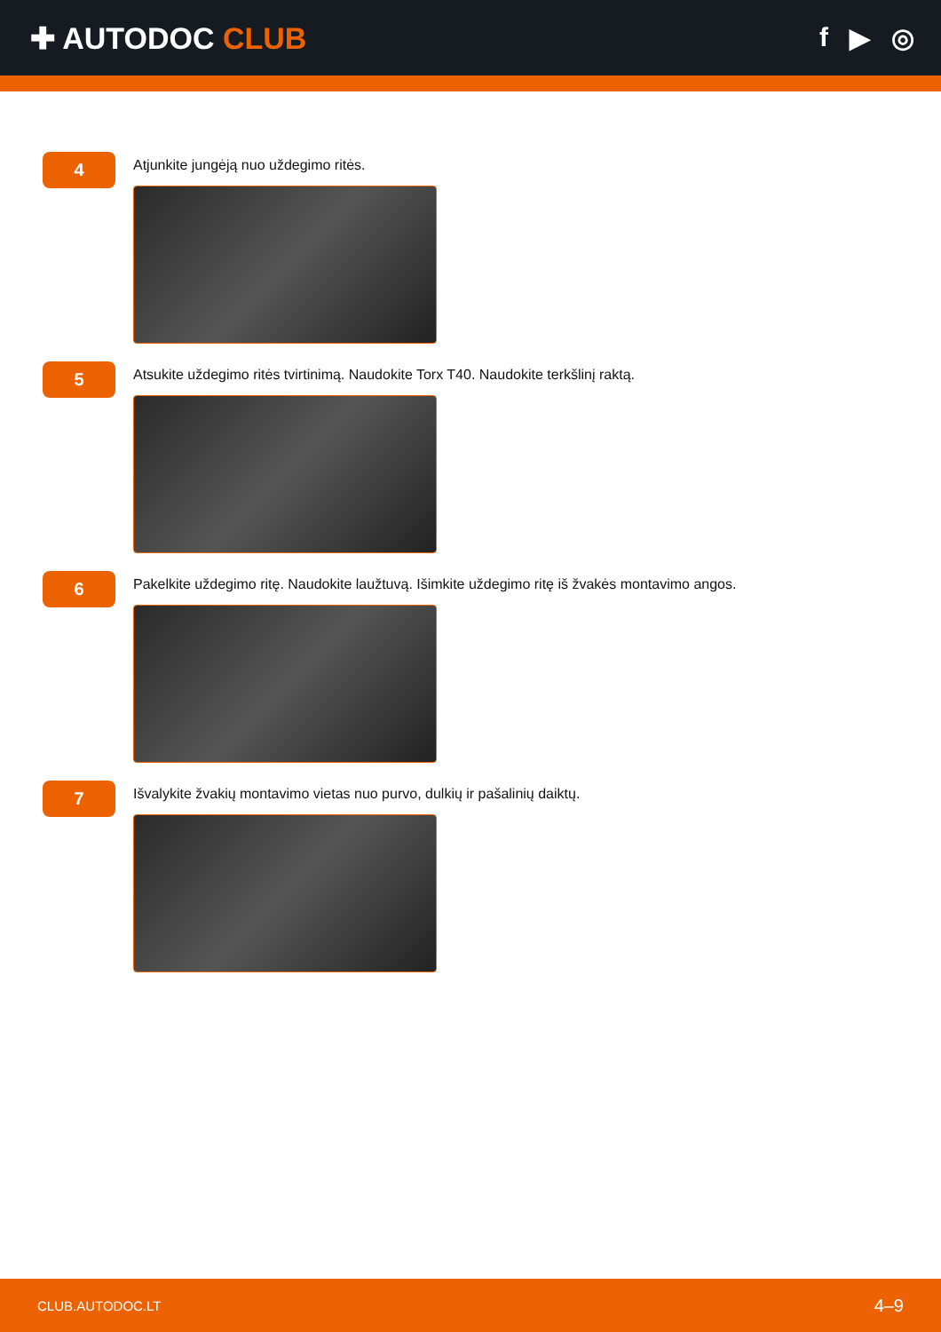✚ AUTODOC CLUB f ▶ ◎
4
Atjunkite jungėją nuo uždegimo ritės.
5
Atsukite uždegimo ritės tvirtinimą. Naudokite Torx T40. Naudokite terkšlinį raktą.
6
Pakelkite uždegimo ritę. Naudokite laužtuvą. Išimkite uždegimo ritę iš žvakės montavimo angos.
7
Išvalykite žvakių montavimo vietas nuo purvo, dulkių ir pašalinių daiktų.
CLUB.AUTODOC.LT 4–9